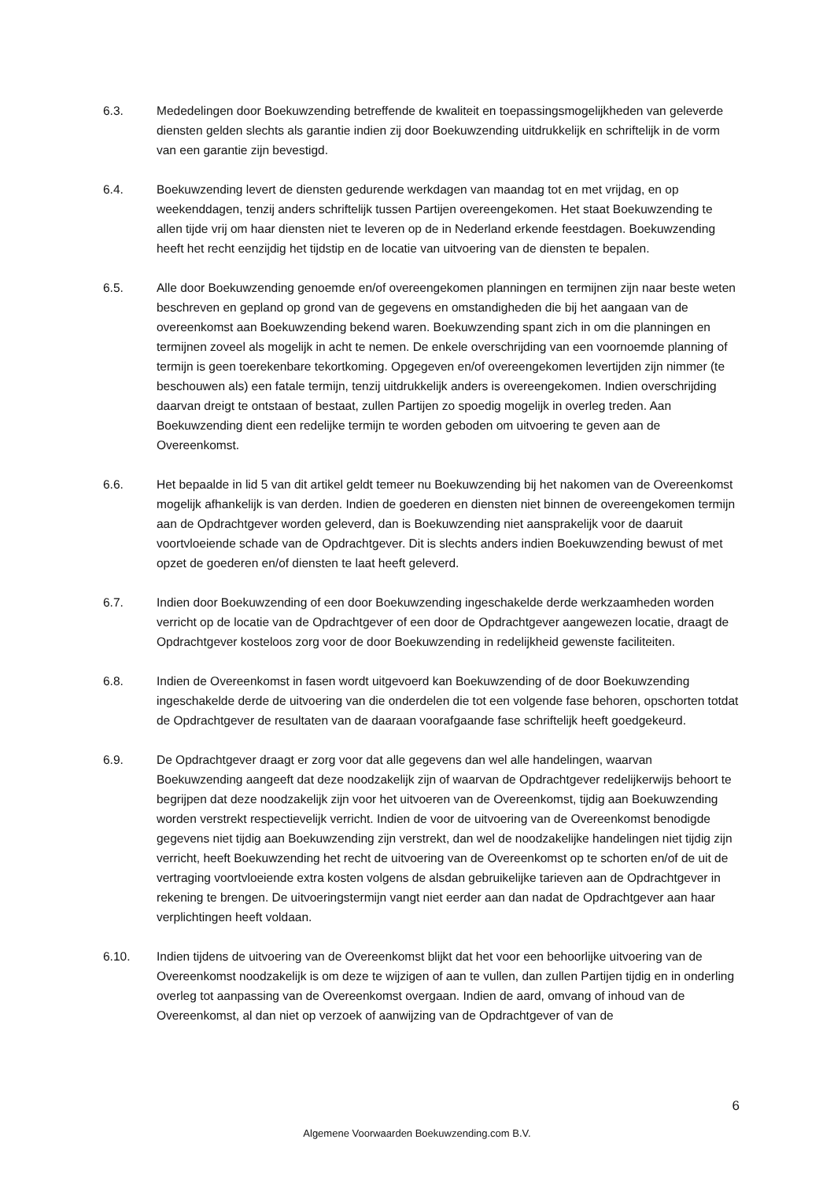6.3. Mededelingen door Boekuwzending betreffende de kwaliteit en toepassingsmogelijkheden van geleverde diensten gelden slechts als garantie indien zij door Boekuwzending uitdrukkelijk en schriftelijk in de vorm van een garantie zijn bevestigd.
6.4. Boekuwzending levert de diensten gedurende werkdagen van maandag tot en met vrijdag, en op weekenddagen, tenzij anders schriftelijk tussen Partijen overeengekomen. Het staat Boekuwzending te allen tijde vrij om haar diensten niet te leveren op de in Nederland erkende feestdagen. Boekuwzending heeft het recht eenzijdig het tijdstip en de locatie van uitvoering van de diensten te bepalen.
6.5. Alle door Boekuwzending genoemde en/of overeengekomen planningen en termijnen zijn naar beste weten beschreven en gepland op grond van de gegevens en omstandigheden die bij het aangaan van de overeenkomst aan Boekuwzending bekend waren. Boekuwzending spant zich in om die planningen en termijnen zoveel als mogelijk in acht te nemen. De enkele overschrijding van een voornoemde planning of termijn is geen toerekenbare tekortkoming. Opgegeven en/of overeengekomen levertijden zijn nimmer (te beschouwen als) een fatale termijn, tenzij uitdrukkelijk anders is overeengekomen. Indien overschrijding daarvan dreigt te ontstaan of bestaat, zullen Partijen zo spoedig mogelijk in overleg treden. Aan Boekuwzending dient een redelijke termijn te worden geboden om uitvoering te geven aan de Overeenkomst.
6.6. Het bepaalde in lid 5 van dit artikel geldt temeer nu Boekuwzending bij het nakomen van de Overeenkomst mogelijk afhankelijk is van derden. Indien de goederen en diensten niet binnen de overeengekomen termijn aan de Opdrachtgever worden geleverd, dan is Boekuwzending niet aansprakelijk voor de daaruit voortvloeiende schade van de Opdrachtgever. Dit is slechts anders indien Boekuwzending bewust of met opzet de goederen en/of diensten te laat heeft geleverd.
6.7. Indien door Boekuwzending of een door Boekuwzending ingeschakelde derde werkzaamheden worden verricht op de locatie van de Opdrachtgever of een door de Opdrachtgever aangewezen locatie, draagt de Opdrachtgever kosteloos zorg voor de door Boekuwzending in redelijkheid gewenste faciliteiten.
6.8. Indien de Overeenkomst in fasen wordt uitgevoerd kan Boekuwzending of de door Boekuwzending ingeschakelde derde de uitvoering van die onderdelen die tot een volgende fase behoren, opschorten totdat de Opdrachtgever de resultaten van de daaraan voorafgaande fase schriftelijk heeft goedgekeurd.
6.9. De Opdrachtgever draagt er zorg voor dat alle gegevens dan wel alle handelingen, waarvan Boekuwzending aangeeft dat deze noodzakelijk zijn of waarvan de Opdrachtgever redelijkerwijs behoort te begrijpen dat deze noodzakelijk zijn voor het uitvoeren van de Overeenkomst, tijdig aan Boekuwzending worden verstrekt respectievelijk verricht. Indien de voor de uitvoering van de Overeenkomst benodigde gegevens niet tijdig aan Boekuwzending zijn verstrekt, dan wel de noodzakelijke handelingen niet tijdig zijn verricht, heeft Boekuwzending het recht de uitvoering van de Overeenkomst op te schorten en/of de uit de vertraging voortvloeiende extra kosten volgens de alsdan gebruikelijke tarieven aan de Opdrachtgever in rekening te brengen. De uitvoeringstermijn vangt niet eerder aan dan nadat de Opdrachtgever aan haar verplichtingen heeft voldaan.
6.10. Indien tijdens de uitvoering van de Overeenkomst blijkt dat het voor een behoorlijke uitvoering van de Overeenkomst noodzakelijk is om deze te wijzigen of aan te vullen, dan zullen Partijen tijdig en in onderling overleg tot aanpassing van de Overeenkomst overgaan. Indien de aard, omvang of inhoud van de Overeenkomst, al dan niet op verzoek of aanwijzing van de Opdrachtgever of van de
6
Algemene Voorwaarden Boekuwzending.com B.V.